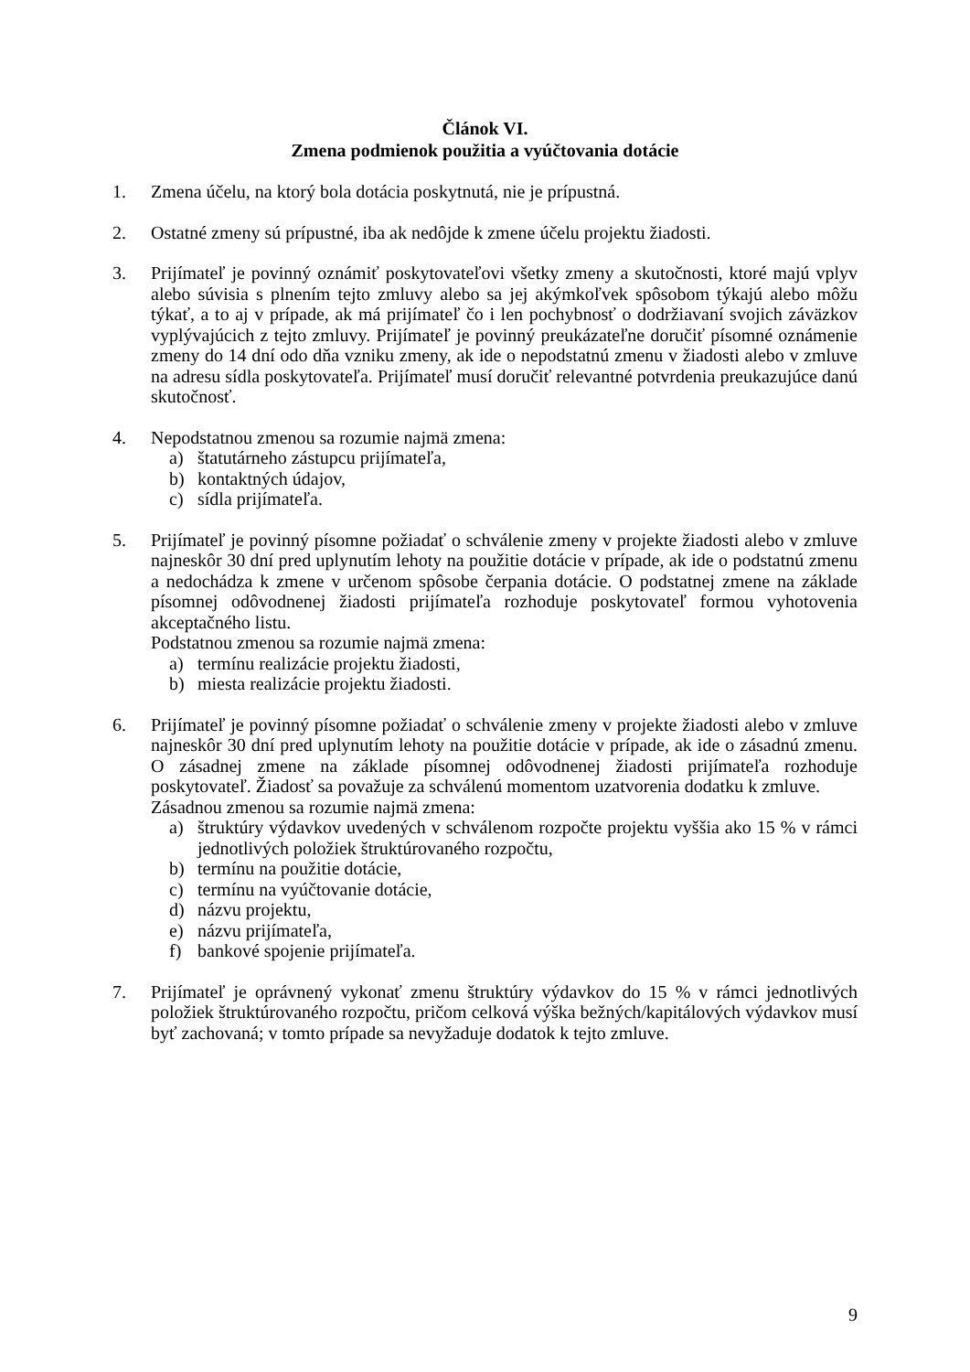Článok VI.
Zmena podmienok použitia a vyúčtovania dotácie
1. Zmena účelu, na ktorý bola dotácia poskytnutá, nie je prípustná.
2. Ostatné zmeny sú prípustné, iba ak nedôjde k zmene účelu projektu žiadosti.
3. Prijímateľ je povinný oznámiť poskytovateľovi všetky zmeny a skutočnosti, ktoré majú vplyv alebo súvisia s plnením tejto zmluvy alebo sa jej akýmkoľvek spôsobom týkajú alebo môžu týkať, a to aj v prípade, ak má prijímateľ čo i len pochybnosť o dodržiavaní svojich záväzkov vyplývajúcich z tejto zmluvy. Prijímateľ je povinný preukázateľne doručiť písomné oznámenie zmeny do 14 dní odo dňa vzniku zmeny, ak ide o nepodstatnú zmenu v žiadosti alebo v zmluve na adresu sídla poskytovateľa. Prijímateľ musí doručiť relevantné potvrdenia preukazujúce danú skutočnosť.
4. Nepodstatnou zmenou sa rozumie najmä zmena:
a) štatutárneho zástupcu prijímateľa,
b) kontaktných údajov,
c) sídla prijímateľa.
5. Prijímateľ je povinný písomne požiadať o schválenie zmeny v projekte žiadosti alebo v zmluve najneskôr 30 dní pred uplynutím lehoty na použitie dotácie v prípade, ak ide o podstatnú zmenu a nedochádza k zmene v určenom spôsobe čerpania dotácie. O podstatnej zmene na základe písomnej odôvodnenej žiadosti prijímateľa rozhoduje poskytovateľ formou vyhotovenia akceptačného listu.
Podstatnou zmenou sa rozumie najmä zmena:
a) termínu realizácie projektu žiadosti,
b) miesta realizácie projektu žiadosti.
6. Prijímateľ je povinný písomne požiadať o schválenie zmeny v projekte žiadosti alebo v zmluve najneskôr 30 dní pred uplynutím lehoty na použitie dotácie v prípade, ak ide o zásadnú zmenu. O zásadnej zmene na základe písomnej odôvodnenej žiadosti prijímateľa rozhoduje poskytovateľ. Žiadosť sa považuje za schválenú momentom uzatvorenia dodatku k zmluve.
Zásadnou zmenou sa rozumie najmä zmena:
a) štruktúry výdavkov uvedených v schválenom rozpočte projektu vyššia ako 15 % v rámci jednotlivých položiek štruktúrovaného rozpočtu,
b) termínu na použitie dotácie,
c) termínu na vyúčtovanie dotácie,
d) názvu projektu,
e) názvu prijímateľa,
f) bankové spojenie prijímateľa.
7. Prijímateľ je oprávnený vykonať zmenu štruktúry výdavkov do 15 % v rámci jednotlivých položiek štruktúrovaného rozpočtu, pričom celková výška bežných/kapitálových výdavkov musí byť zachovaná; v tomto prípade sa nevyžaduje dodatok k tejto zmluve.
9